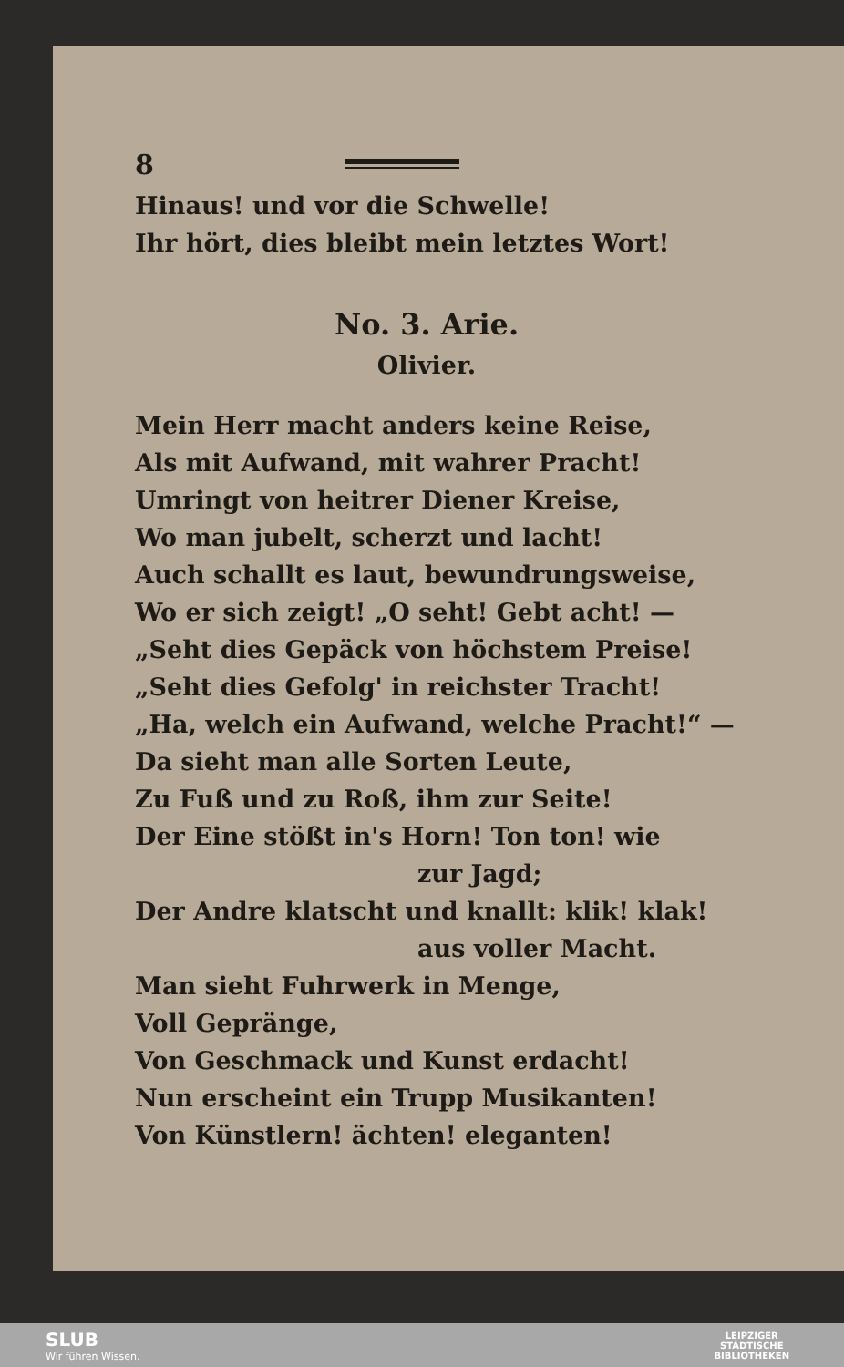8
Hinaus! und vor die Schwelle!
Ihr hört, dies bleibt mein letztes Wort!
No. 3. Arie.
Olivier.
Mein Herr macht anders keine Reise,
Als mit Aufwand, mit wahrer Pracht!
Umringt von heitrer Diener Kreise,
Wo man jubelt, scherzt und lacht!
Auch schallt es laut, bewundrungsweise,
Wo er sich zeigt! „O seht! Gebt acht! —
„Seht dies Gepäck von höchstem Preise!
„Seht dies Gefolg' in reichster Tracht!
„Ha, welch ein Aufwand, welche Pracht!“ —
Da sieht man alle Sorten Leute,
Zu Fuß und zu Roß, ihm zur Seite!
Der Eine stößt in's Horn! Ton ton! wie
zur Jagd;
Der Andre klatscht und knallt: klik! klak!
aus voller Macht.
Man sieht Fuhrwerk in Menge,
Voll Gepränge,
Von Geschmack und Kunst erdacht!
Nun erscheint ein Trupp Musikanten!
Von Künstlern! ächten! eleganten!
SLUB
Wir führen Wissen.
LEIPZIGER
STÄDTISCHE
BIBLIOTHEKEN